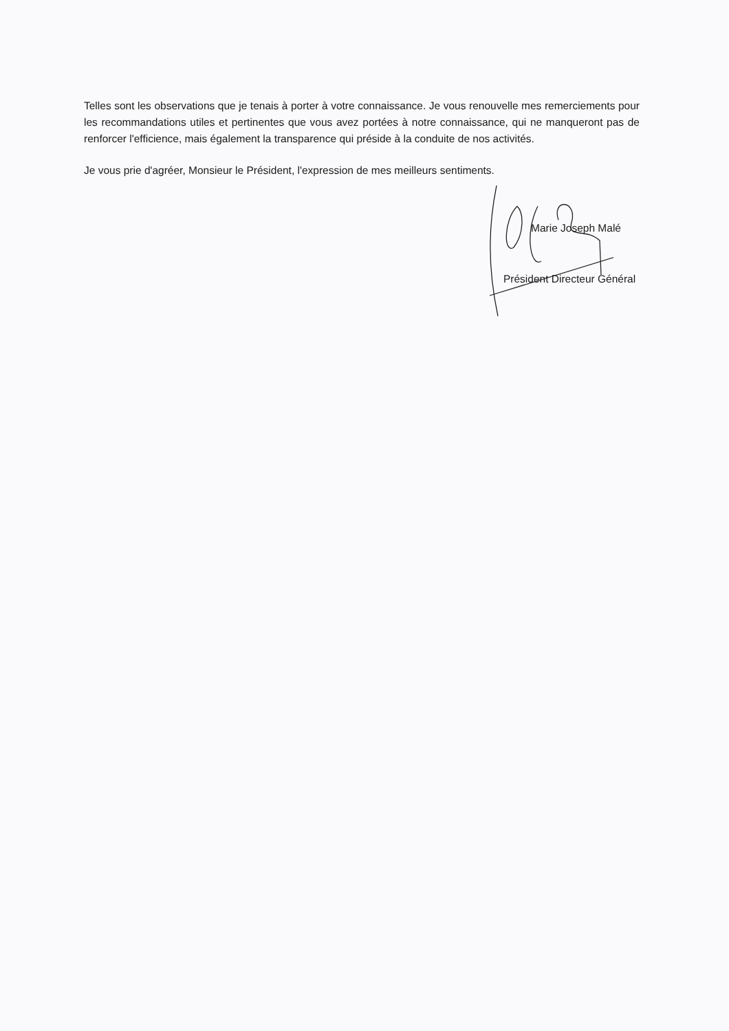Telles sont les observations que je tenais à porter à votre connaissance. Je vous renouvelle mes remerciements pour les recommandations utiles et pertinentes que vous avez portées à notre connaissance, qui ne manqueront pas de renforcer l'efficience, mais également la transparence qui préside à la conduite de nos activités.
Je vous prie d'agréer, Monsieur le Président, l'expression de mes meilleurs sentiments.
Marie Joseph Malé
Président Directeur Général